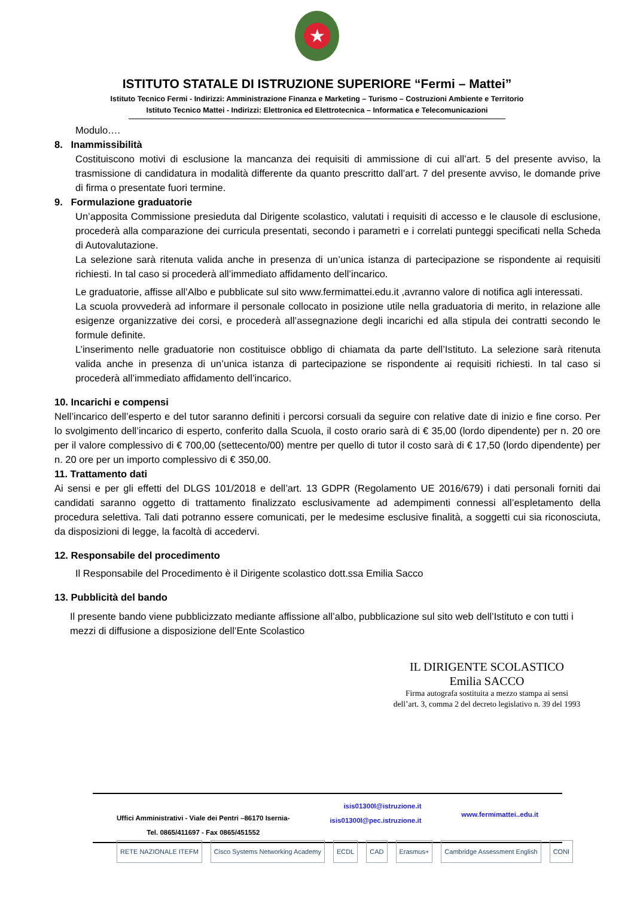★
ISTITUTO STATALE DI ISTRUZIONE SUPERIORE “Fermi – Mattei”
Istituto Tecnico Fermi - Indirizzi: Amministrazione Finanza e Marketing – Turismo – Costruzioni Ambiente e Territorio
Istituto Tecnico Mattei - Indirizzi: Elettronica ed Elettrotecnica – Informatica e Telecomunicazioni
Modulo….
8. Inammissibilità
Costituiscono motivi di esclusione la mancanza dei requisiti di ammissione di cui all’art. 5 del presente avviso, la trasmissione di candidatura in modalità differente da quanto prescritto dall’art. 7 del presente avviso, le domande prive di firma o presentate fuori termine.
9. Formulazione graduatorie
Un’apposita Commissione presieduta dal Dirigente scolastico, valutati i requisiti di accesso e le clausole di esclusione, procederà alla comparazione dei curricula presentati, secondo i parametri e i correlati punteggi specificati nella Scheda di Autovalutazione.
La selezione sarà ritenuta valida anche in presenza di un’unica istanza di partecipazione se rispondente ai requisiti richiesti. In tal caso si procederà all’immediato affidamento dell’incarico.
Le graduatorie, affisse all’Albo e pubblicate sul sito www.fermimattei.edu.it ,avranno valore di notifica agli interessati.
La scuola provvederà ad informare il personale collocato in posizione utile nella graduatoria di merito, in relazione alle esigenze organizzative dei corsi, e procederà all’assegnazione degli incarichi ed alla stipula dei contratti secondo le formule definite.
L’inserimento nelle graduatorie non costituisce obbligo di chiamata da parte dell’Istituto. La selezione sarà ritenuta valida anche in presenza di un’unica istanza di partecipazione se rispondente ai requisiti richiesti. In tal caso si procederà all’immediato affidamento dell’incarico.
10. Incarichi e compensi
Nell’incarico dell’esperto e del tutor saranno definiti i percorsi corsuali da seguire con relative date di inizio e fine corso. Per lo svolgimento dell’incarico di esperto, conferito dalla Scuola, il costo orario sarà di € 35,00 (lordo dipendente) per n. 20 ore per il valore complessivo di € 700,00 (settecento/00) mentre per quello di tutor il costo sarà di € 17,50 (lordo dipendente) per n. 20 ore per un importo complessivo di € 350,00.
11. Trattamento dati
Ai sensi e per gli effetti del DLGS 101/2018 e dell’art. 13 GDPR (Regolamento UE 2016/679) i dati personali forniti dai candidati saranno oggetto di trattamento finalizzato esclusivamente ad adempimenti connessi all’espletamento della procedura selettiva. Tali dati potranno essere comunicati, per le medesime esclusive finalità, a soggetti cui sia riconosciuta, da disposizioni di legge, la facoltà di accedervi.
12. Responsabile del procedimento
Il Responsabile del Procedimento è il Dirigente scolastico dott.ssa Emilia Sacco
13. Pubblicità del bando
Il presente bando viene pubblicizzato mediante affissione all’albo, pubblicazione sul sito web dell’Istituto e con tutti i mezzi di diffusione a disposizione dell’Ente Scolastico
IL DIRIGENTE SCOLASTICO
Emilia SACCO
Firma autografa sostituita a mezzo stampa ai sensi
dell’art. 3, comma 2 del decreto legislativo n. 39 del 1993
Uffici Amministrativi - Viale dei Pentri –86170 Isernia-
Tel. 0865/411697 - Fax 0865/451552
isis01300l@istruzione.it
isis01300l@pec.istruzione.it
www.fermimattei..edu.it
RETE NAZIONALE ITEFM Cisco Systems Networking Academy ECDL CAD Erasmus+ Cambridge Assessment English CONI